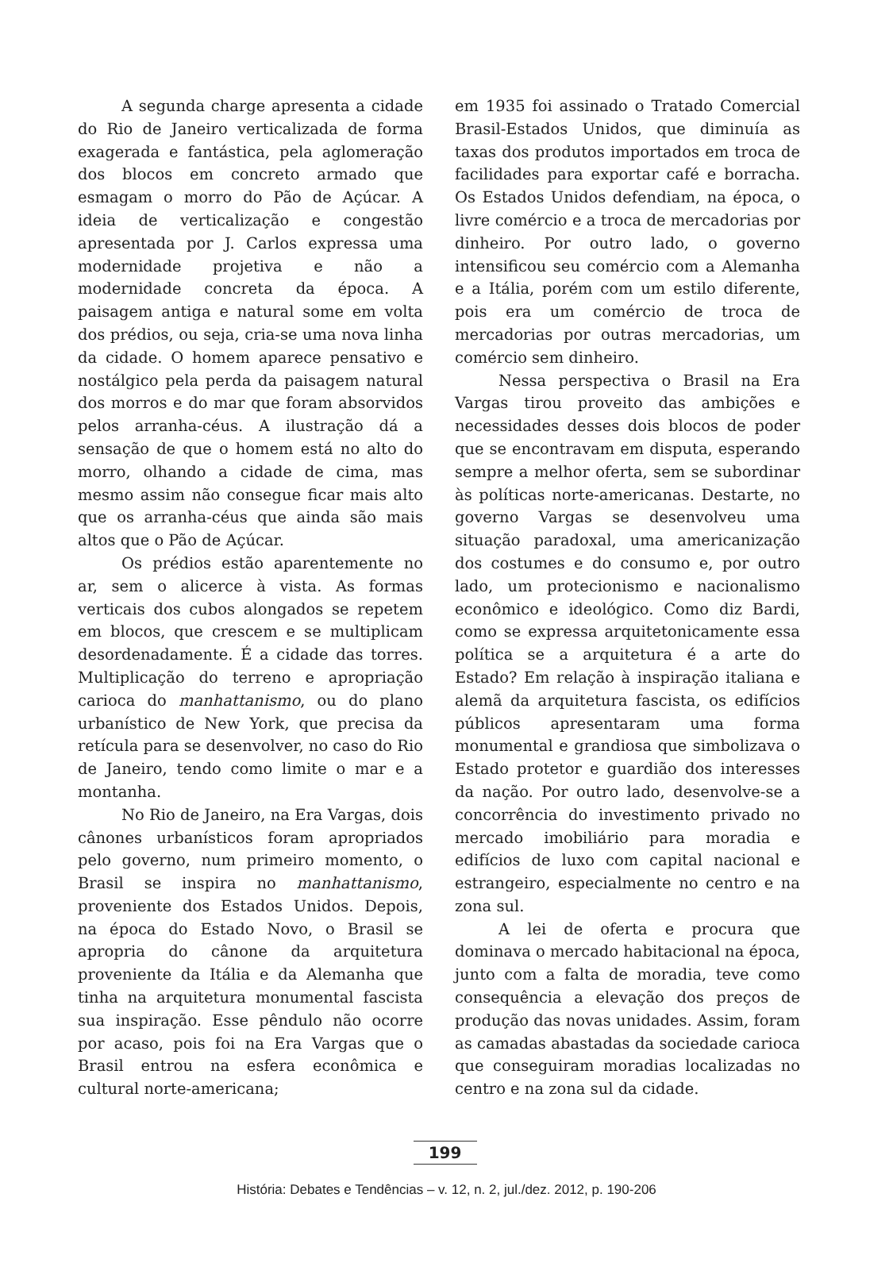A segunda charge apresenta a cidade do Rio de Janeiro verticalizada de forma exagerada e fantástica, pela aglomeração dos blocos em concreto armado que esmagam o morro do Pão de Açúcar. A ideia de verticalização e congestão apresentada por J. Carlos expressa uma modernidade projetiva e não a modernidade concreta da época. A paisagem antiga e natural some em volta dos prédios, ou seja, cria-se uma nova linha da cidade. O homem aparece pensativo e nostálgico pela perda da paisagem natural dos morros e do mar que foram absorvidos pelos arranha-céus. A ilustração dá a sensação de que o homem está no alto do morro, olhando a cidade de cima, mas mesmo assim não consegue ficar mais alto que os arranha-céus que ainda são mais altos que o Pão de Açúcar.
Os prédios estão aparentemente no ar, sem o alicerce à vista. As formas verticais dos cubos alongados se repetem em blocos, que crescem e se multiplicam desordenadamente. É a cidade das torres. Multiplicação do terreno e apropriação carioca do manhattanismo, ou do plano urbanístico de New York, que precisa da retícula para se desenvolver, no caso do Rio de Janeiro, tendo como limite o mar e a montanha.
No Rio de Janeiro, na Era Vargas, dois cânones urbanísticos foram apropriados pelo governo, num primeiro momento, o Brasil se inspira no manhattanismo, proveniente dos Estados Unidos. Depois, na época do Estado Novo, o Brasil se apropria do cânone da arquitetura proveniente da Itália e da Alemanha que tinha na arquitetura monumental fascista sua inspiração. Esse pêndulo não ocorre por acaso, pois foi na Era Vargas que o Brasil entrou na esfera econômica e cultural norte-americana;
em 1935 foi assinado o Tratado Comercial Brasil-Estados Unidos, que diminuía as taxas dos produtos importados em troca de facilidades para exportar café e borracha. Os Estados Unidos defendiam, na época, o livre comércio e a troca de mercadorias por dinheiro. Por outro lado, o governo intensificou seu comércio com a Alemanha e a Itália, porém com um estilo diferente, pois era um comércio de troca de mercadorias por outras mercadorias, um comércio sem dinheiro.
Nessa perspectiva o Brasil na Era Vargas tirou proveito das ambições e necessidades desses dois blocos de poder que se encontravam em disputa, esperando sempre a melhor oferta, sem se subordinar às políticas norte-americanas. Destarte, no governo Vargas se desenvolveu uma situação paradoxal, uma americanização dos costumes e do consumo e, por outro lado, um protecionismo e nacionalismo econômico e ideológico. Como diz Bardi, como se expressa arquitetonicamente essa política se a arquitetura é a arte do Estado? Em relação à inspiração italiana e alemã da arquitetura fascista, os edifícios públicos apresentaram uma forma monumental e grandiosa que simbolizava o Estado protetor e guardião dos interesses da nação. Por outro lado, desenvolve-se a concorrência do investimento privado no mercado imobiliário para moradia e edifícios de luxo com capital nacional e estrangeiro, especialmente no centro e na zona sul.
A lei de oferta e procura que dominava o mercado habitacional na época, junto com a falta de moradia, teve como consequência a elevação dos preços de produção das novas unidades. Assim, foram as camadas abastadas da sociedade carioca que conseguiram moradias localizadas no centro e na zona sul da cidade.
199
História: Debates e Tendências – v. 12, n. 2, jul./dez. 2012, p. 190-206